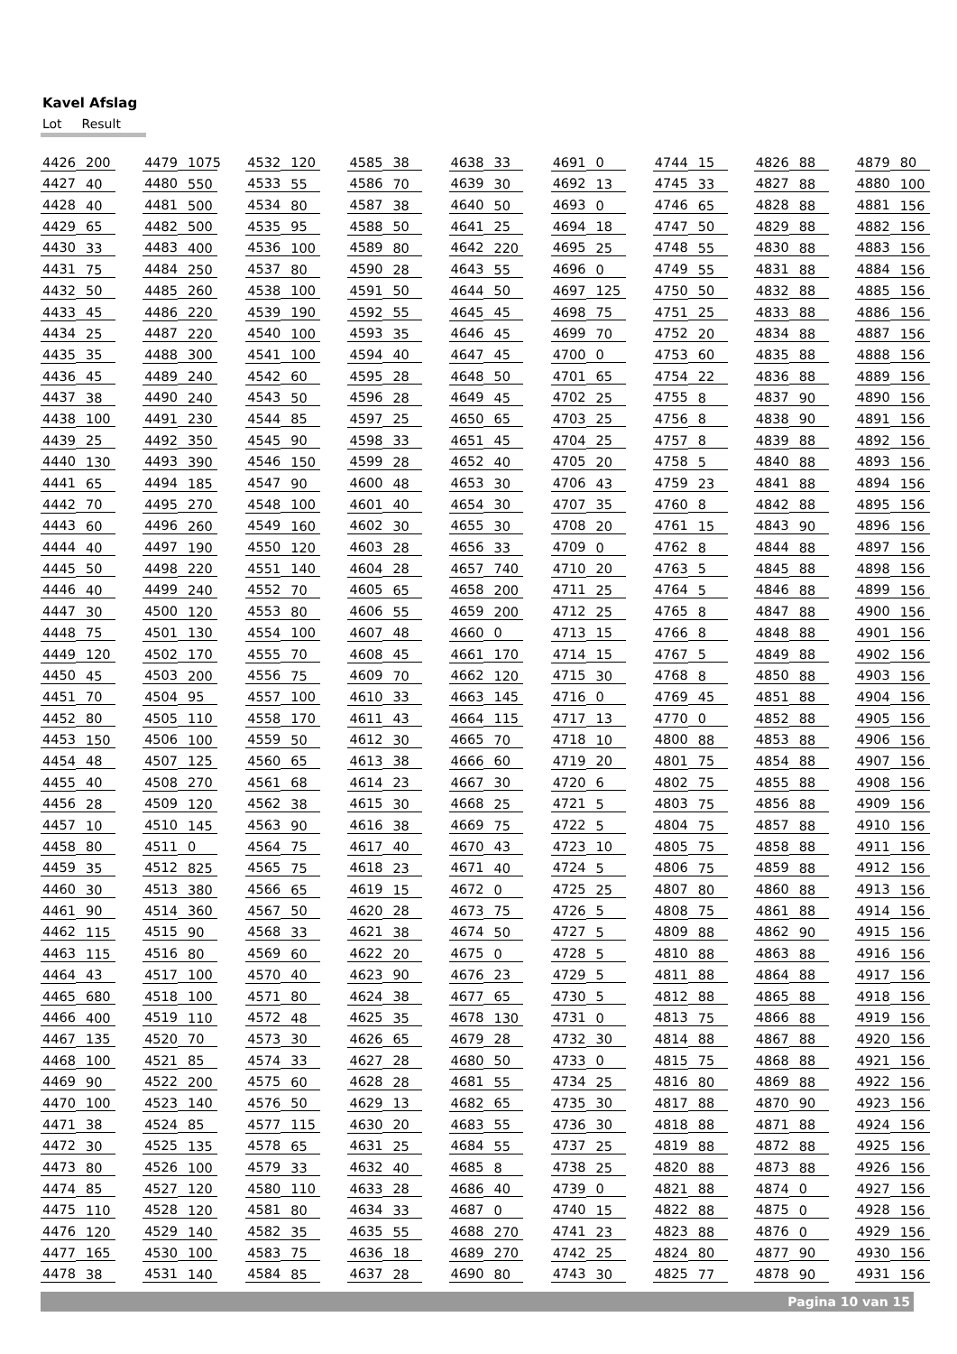Kavel Afslag
Lot Result
| 4426 | 200 | 4479 | 1075 | 4532 | 120 | 4585 | 38 | 4638 | 33 | 4691 | 0 | 4744 | 15 | 4826 | 88 | 4879 | 80 |
| 4427 | 40 | 4480 | 550 | 4533 | 55 | 4586 | 70 | 4639 | 30 | 4692 | 13 | 4745 | 33 | 4827 | 88 | 4880 | 100 |
| 4428 | 40 | 4481 | 500 | 4534 | 80 | 4587 | 38 | 4640 | 50 | 4693 | 0 | 4746 | 65 | 4828 | 88 | 4881 | 156 |
| 4429 | 65 | 4482 | 500 | 4535 | 95 | 4588 | 50 | 4641 | 25 | 4694 | 18 | 4747 | 50 | 4829 | 88 | 4882 | 156 |
| 4430 | 33 | 4483 | 400 | 4536 | 100 | 4589 | 80 | 4642 | 220 | 4695 | 25 | 4748 | 55 | 4830 | 88 | 4883 | 156 |
| 4431 | 75 | 4484 | 250 | 4537 | 80 | 4590 | 28 | 4643 | 55 | 4696 | 0 | 4749 | 55 | 4831 | 88 | 4884 | 156 |
| 4432 | 50 | 4485 | 260 | 4538 | 100 | 4591 | 50 | 4644 | 50 | 4697 | 125 | 4750 | 50 | 4832 | 88 | 4885 | 156 |
| 4433 | 45 | 4486 | 220 | 4539 | 190 | 4592 | 55 | 4645 | 45 | 4698 | 75 | 4751 | 25 | 4833 | 88 | 4886 | 156 |
| 4434 | 25 | 4487 | 220 | 4540 | 100 | 4593 | 35 | 4646 | 45 | 4699 | 70 | 4752 | 20 | 4834 | 88 | 4887 | 156 |
| 4435 | 35 | 4488 | 300 | 4541 | 100 | 4594 | 40 | 4647 | 45 | 4700 | 0 | 4753 | 60 | 4835 | 88 | 4888 | 156 |
| 4436 | 45 | 4489 | 240 | 4542 | 60 | 4595 | 28 | 4648 | 50 | 4701 | 65 | 4754 | 22 | 4836 | 88 | 4889 | 156 |
| 4437 | 38 | 4490 | 240 | 4543 | 50 | 4596 | 28 | 4649 | 45 | 4702 | 25 | 4755 | 8 | 4837 | 90 | 4890 | 156 |
| 4438 | 100 | 4491 | 230 | 4544 | 85 | 4597 | 25 | 4650 | 65 | 4703 | 25 | 4756 | 8 | 4838 | 90 | 4891 | 156 |
| 4439 | 25 | 4492 | 350 | 4545 | 90 | 4598 | 33 | 4651 | 45 | 4704 | 25 | 4757 | 8 | 4839 | 88 | 4892 | 156 |
| 4440 | 130 | 4493 | 390 | 4546 | 150 | 4599 | 28 | 4652 | 40 | 4705 | 20 | 4758 | 5 | 4840 | 88 | 4893 | 156 |
| 4441 | 65 | 4494 | 185 | 4547 | 90 | 4600 | 48 | 4653 | 30 | 4706 | 43 | 4759 | 23 | 4841 | 88 | 4894 | 156 |
| 4442 | 70 | 4495 | 270 | 4548 | 100 | 4601 | 40 | 4654 | 30 | 4707 | 35 | 4760 | 8 | 4842 | 88 | 4895 | 156 |
| 4443 | 60 | 4496 | 260 | 4549 | 160 | 4602 | 30 | 4655 | 30 | 4708 | 20 | 4761 | 15 | 4843 | 90 | 4896 | 156 |
| 4444 | 40 | 4497 | 190 | 4550 | 120 | 4603 | 28 | 4656 | 33 | 4709 | 0 | 4762 | 8 | 4844 | 88 | 4897 | 156 |
| 4445 | 50 | 4498 | 220 | 4551 | 140 | 4604 | 28 | 4657 | 740 | 4710 | 20 | 4763 | 5 | 4845 | 88 | 4898 | 156 |
| 4446 | 40 | 4499 | 240 | 4552 | 70 | 4605 | 65 | 4658 | 200 | 4711 | 25 | 4764 | 5 | 4846 | 88 | 4899 | 156 |
| 4447 | 30 | 4500 | 120 | 4553 | 80 | 4606 | 55 | 4659 | 200 | 4712 | 25 | 4765 | 8 | 4847 | 88 | 4900 | 156 |
| 4448 | 75 | 4501 | 130 | 4554 | 100 | 4607 | 48 | 4660 | 0 | 4713 | 15 | 4766 | 8 | 4848 | 88 | 4901 | 156 |
| 4449 | 120 | 4502 | 170 | 4555 | 70 | 4608 | 45 | 4661 | 170 | 4714 | 15 | 4767 | 5 | 4849 | 88 | 4902 | 156 |
| 4450 | 45 | 4503 | 200 | 4556 | 75 | 4609 | 70 | 4662 | 120 | 4715 | 30 | 4768 | 8 | 4850 | 88 | 4903 | 156 |
| 4451 | 70 | 4504 | 95 | 4557 | 100 | 4610 | 33 | 4663 | 145 | 4716 | 0 | 4769 | 45 | 4851 | 88 | 4904 | 156 |
| 4452 | 80 | 4505 | 110 | 4558 | 170 | 4611 | 43 | 4664 | 115 | 4717 | 13 | 4770 | 0 | 4852 | 88 | 4905 | 156 |
| 4453 | 150 | 4506 | 100 | 4559 | 50 | 4612 | 30 | 4665 | 70 | 4718 | 10 | 4800 | 88 | 4853 | 88 | 4906 | 156 |
| 4454 | 48 | 4507 | 125 | 4560 | 65 | 4613 | 38 | 4666 | 60 | 4719 | 20 | 4801 | 75 | 4854 | 88 | 4907 | 156 |
| 4455 | 40 | 4508 | 270 | 4561 | 68 | 4614 | 23 | 4667 | 30 | 4720 | 6 | 4802 | 75 | 4855 | 88 | 4908 | 156 |
| 4456 | 28 | 4509 | 120 | 4562 | 38 | 4615 | 30 | 4668 | 25 | 4721 | 5 | 4803 | 75 | 4856 | 88 | 4909 | 156 |
| 4457 | 10 | 4510 | 145 | 4563 | 90 | 4616 | 38 | 4669 | 75 | 4722 | 5 | 4804 | 75 | 4857 | 88 | 4910 | 156 |
| 4458 | 80 | 4511 | 0 | 4564 | 75 | 4617 | 40 | 4670 | 43 | 4723 | 10 | 4805 | 75 | 4858 | 88 | 4911 | 156 |
| 4459 | 35 | 4512 | 825 | 4565 | 75 | 4618 | 23 | 4671 | 40 | 4724 | 5 | 4806 | 75 | 4859 | 88 | 4912 | 156 |
| 4460 | 30 | 4513 | 380 | 4566 | 65 | 4619 | 15 | 4672 | 0 | 4725 | 25 | 4807 | 80 | 4860 | 88 | 4913 | 156 |
| 4461 | 90 | 4514 | 360 | 4567 | 50 | 4620 | 28 | 4673 | 75 | 4726 | 5 | 4808 | 75 | 4861 | 88 | 4914 | 156 |
| 4462 | 115 | 4515 | 90 | 4568 | 33 | 4621 | 38 | 4674 | 50 | 4727 | 5 | 4809 | 88 | 4862 | 90 | 4915 | 156 |
| 4463 | 115 | 4516 | 80 | 4569 | 60 | 4622 | 20 | 4675 | 0 | 4728 | 5 | 4810 | 88 | 4863 | 88 | 4916 | 156 |
| 4464 | 43 | 4517 | 100 | 4570 | 40 | 4623 | 90 | 4676 | 23 | 4729 | 5 | 4811 | 88 | 4864 | 88 | 4917 | 156 |
| 4465 | 680 | 4518 | 100 | 4571 | 80 | 4624 | 38 | 4677 | 65 | 4730 | 5 | 4812 | 88 | 4865 | 88 | 4918 | 156 |
| 4466 | 400 | 4519 | 110 | 4572 | 48 | 4625 | 35 | 4678 | 130 | 4731 | 0 | 4813 | 75 | 4866 | 88 | 4919 | 156 |
| 4467 | 135 | 4520 | 70 | 4573 | 30 | 4626 | 65 | 4679 | 28 | 4732 | 30 | 4814 | 88 | 4867 | 88 | 4920 | 156 |
| 4468 | 100 | 4521 | 85 | 4574 | 33 | 4627 | 28 | 4680 | 50 | 4733 | 0 | 4815 | 75 | 4868 | 88 | 4921 | 156 |
| 4469 | 90 | 4522 | 200 | 4575 | 60 | 4628 | 28 | 4681 | 55 | 4734 | 25 | 4816 | 80 | 4869 | 88 | 4922 | 156 |
| 4470 | 100 | 4523 | 140 | 4576 | 50 | 4629 | 13 | 4682 | 65 | 4735 | 30 | 4817 | 88 | 4870 | 90 | 4923 | 156 |
| 4471 | 38 | 4524 | 85 | 4577 | 115 | 4630 | 20 | 4683 | 55 | 4736 | 30 | 4818 | 88 | 4871 | 88 | 4924 | 156 |
| 4472 | 30 | 4525 | 135 | 4578 | 65 | 4631 | 25 | 4684 | 55 | 4737 | 25 | 4819 | 88 | 4872 | 88 | 4925 | 156 |
| 4473 | 80 | 4526 | 100 | 4579 | 33 | 4632 | 40 | 4685 | 8 | 4738 | 25 | 4820 | 88 | 4873 | 88 | 4926 | 156 |
| 4474 | 85 | 4527 | 120 | 4580 | 110 | 4633 | 28 | 4686 | 40 | 4739 | 0 | 4821 | 88 | 4874 | 0 | 4927 | 156 |
| 4475 | 110 | 4528 | 120 | 4581 | 80 | 4634 | 33 | 4687 | 0 | 4740 | 15 | 4822 | 88 | 4875 | 0 | 4928 | 156 |
| 4476 | 120 | 4529 | 140 | 4582 | 35 | 4635 | 55 | 4688 | 270 | 4741 | 23 | 4823 | 88 | 4876 | 0 | 4929 | 156 |
| 4477 | 165 | 4530 | 100 | 4583 | 75 | 4636 | 18 | 4689 | 270 | 4742 | 25 | 4824 | 80 | 4877 | 90 | 4930 | 156 |
| 4478 | 38 | 4531 | 140 | 4584 | 85 | 4637 | 28 | 4690 | 80 | 4743 | 30 | 4825 | 77 | 4878 | 90 | 4931 | 156 |
Pagina 10 van 15